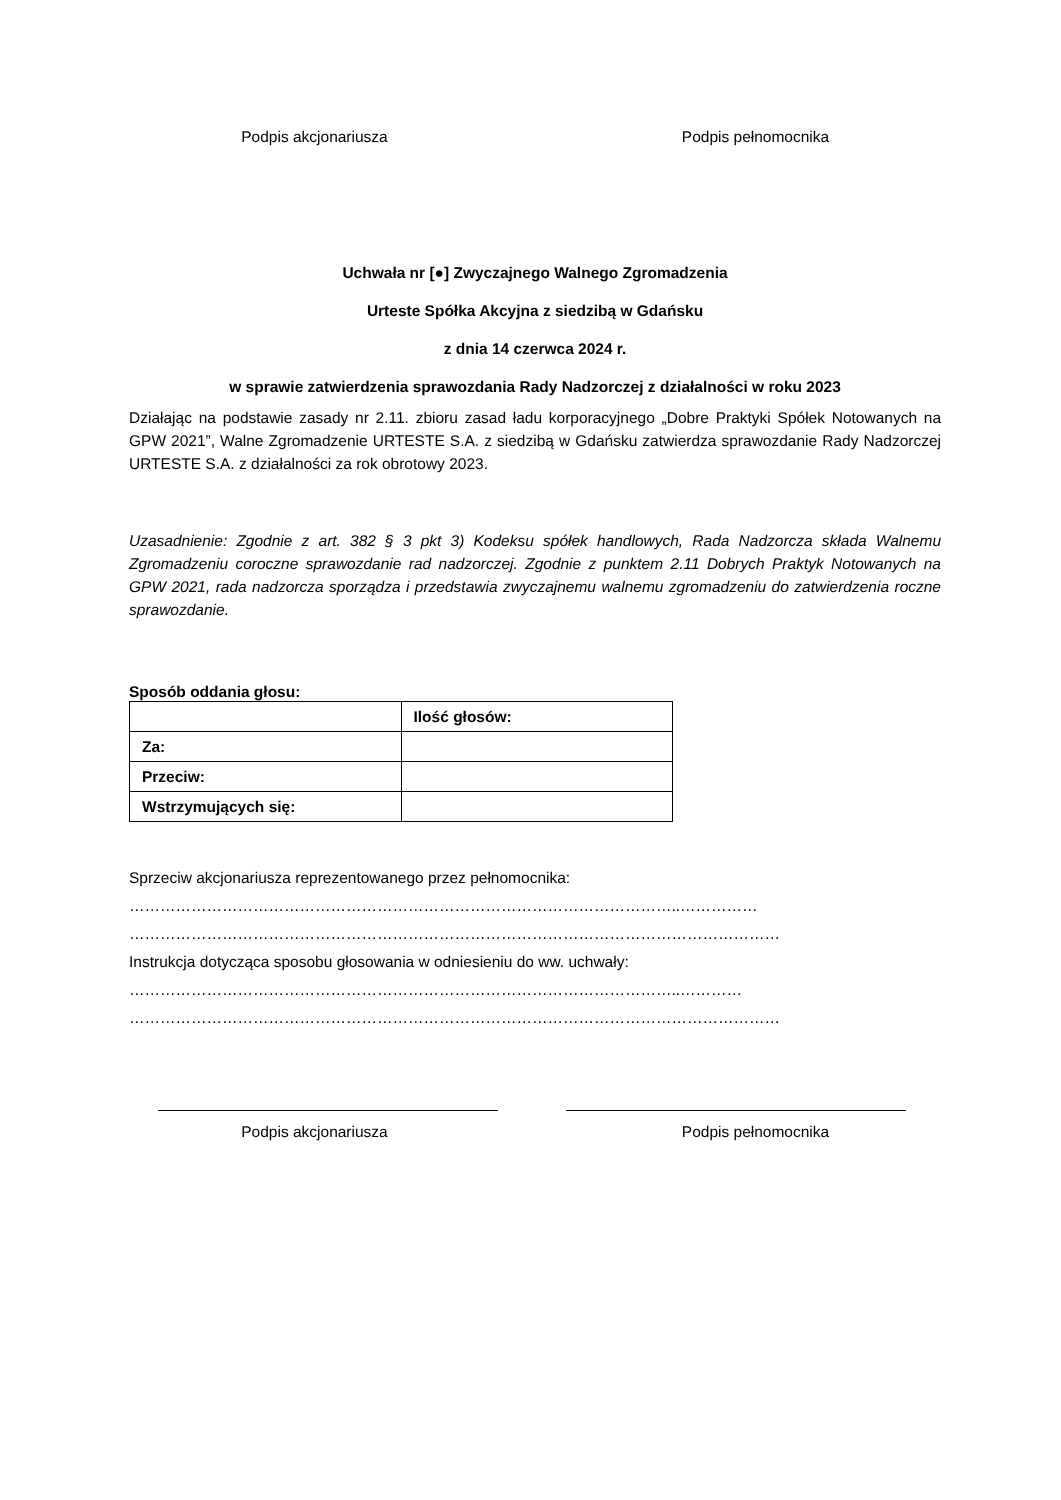Podpis akcjonariusza Podpis pełnomocnika
Uchwała nr [●] Zwyczajnego Walnego Zgromadzenia
Urteste Spółka Akcyjna z siedzibą w Gdańsku
z dnia 14 czerwca 2024 r.
w sprawie zatwierdzenia sprawozdania Rady Nadzorczej z działalności w roku 2023
Działając na podstawie zasady nr 2.11. zbioru zasad ładu korporacyjnego „Dobre Praktyki Spółek Notowanych na GPW 2021”, Walne Zgromadzenie URTESTE S.A. z siedzibą w Gdańsku zatwierdza sprawozdanie Rady Nadzorczej URTESTE S.A. z działalności za rok obrotowy 2023.
Uzasadnienie: Zgodnie z art. 382 § 3 pkt 3) Kodeksu spółek handlowych, Rada Nadzorcza składa Walnemu Zgromadzeniu coroczne sprawozdanie rad nadzorczej. Zgodnie z punktem 2.11 Dobrych Praktyk Notowanych na GPW 2021, rada nadzorcza sporządza i przedstawia zwyczajnemu walnemu zgromadzeniu do zatwierdzenia roczne sprawozdanie.
Sposób oddania głosu:
| | Ilość głosów: |
| --- | --- |
| Za: | |
| Przeciw: | |
| Wstrzymujących się: | |
Sprzeciw akcjonariusza reprezentowanego przez pełnomocnika:
……………………………………………………………………………………………..……………
………………………………………………………………………………………………………………
Instrukcja dotycząca sposobu głosowania w odniesieniu do ww. uchwały:
……………………………………………………………………………………………..…………
………………………………………………………………………………………………………………
Podpis akcjonariusza Podpis pełnomocnika